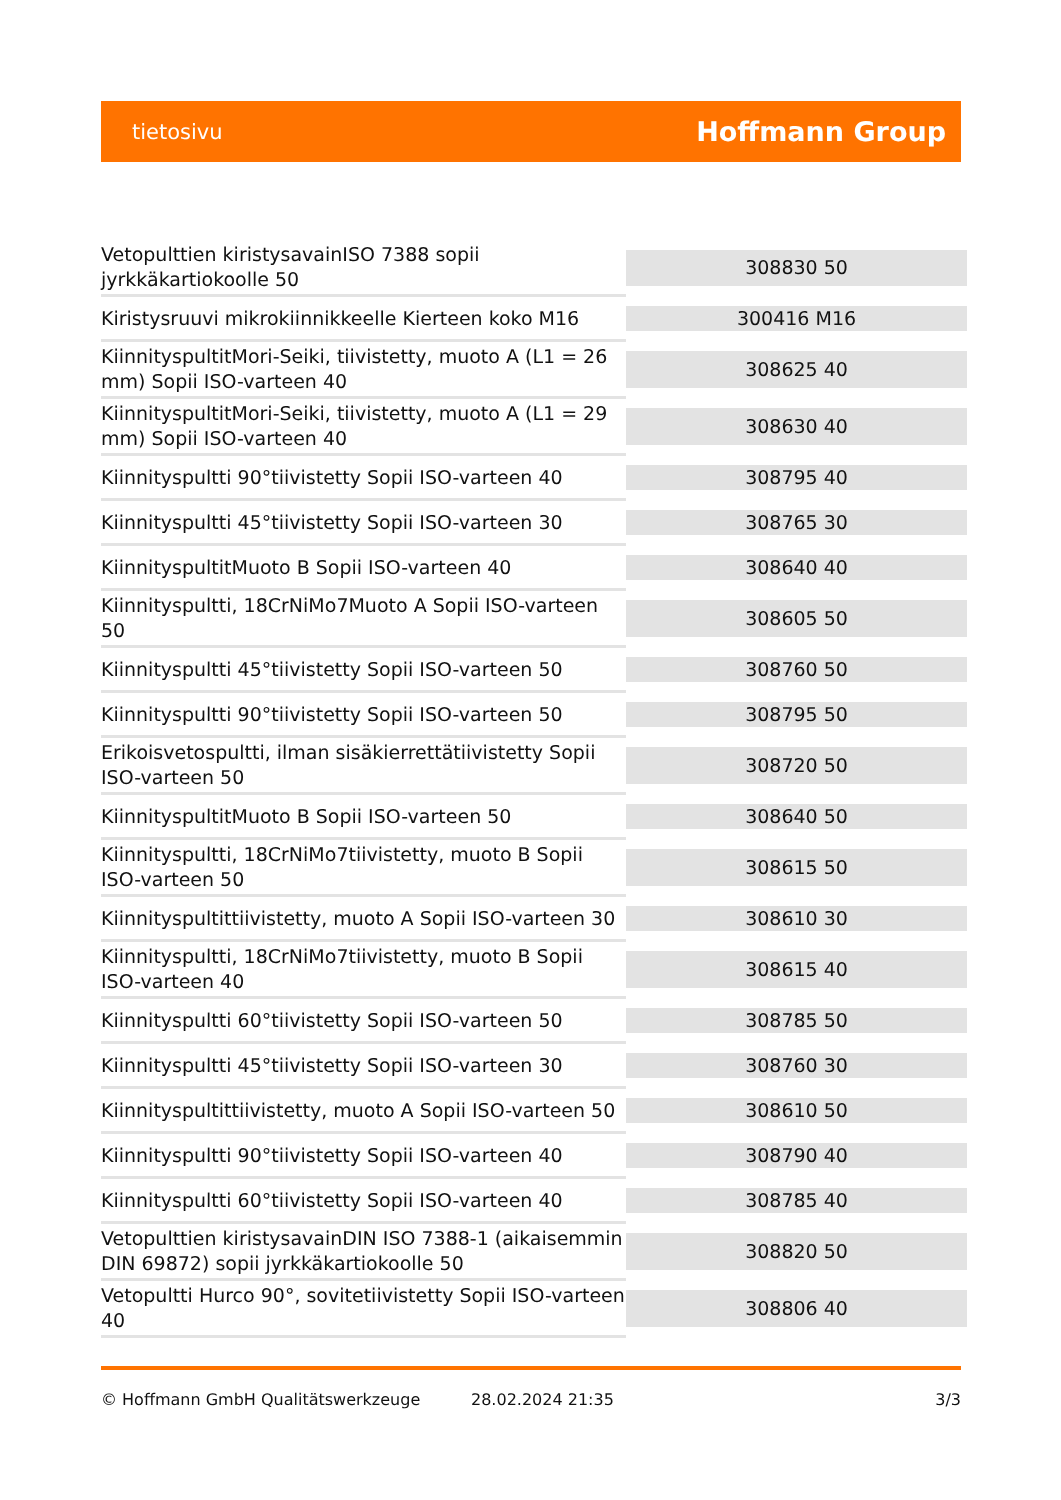tietosivu Hoffmann Group
| Vetopulttien kiristysavainISO 7388 sopii jyrkkäkartiokoolle 50 | 308830 50 |
| Kiristysruuvi mikrokiinnikkeelle Kierteen koko M16 | 300416 M16 |
| KiinnityspultitMori-Seiki, tiivistetty, muoto A (L1 = 26 mm) Sopii ISO-varteen 40 | 308625 40 |
| KiinnityspultitMori-Seiki, tiivistetty, muoto A (L1 = 29 mm) Sopii ISO-varteen 40 | 308630 40 |
| Kiinnityspultti 90°tiivistetty Sopii ISO-varteen 40 | 308795 40 |
| Kiinnityspultti 45°tiivistetty Sopii ISO-varteen 30 | 308765 30 |
| KiinnityspultitMuoto B Sopii ISO-varteen 40 | 308640 40 |
| Kiinnityspultti, 18CrNiMo7Muoto A Sopii ISO-varteen 50 | 308605 50 |
| Kiinnityspultti 45°tiivistetty Sopii ISO-varteen 50 | 308760 50 |
| Kiinnityspultti 90°tiivistetty Sopii ISO-varteen 50 | 308795 50 |
| Erikoisvetospultti, ilman sisäkierrettätiivistetty Sopii ISO-varteen 50 | 308720 50 |
| KiinnityspultitMuoto B Sopii ISO-varteen 50 | 308640 50 |
| Kiinnityspultti, 18CrNiMo7tiivistetty, muoto B Sopii ISO-varteen 50 | 308615 50 |
| Kiinnityspultittiivistetty, muoto A Sopii ISO-varteen 30 | 308610 30 |
| Kiinnityspultti, 18CrNiMo7tiivistetty, muoto B Sopii ISO-varteen 40 | 308615 40 |
| Kiinnityspultti 60°tiivistetty Sopii ISO-varteen 50 | 308785 50 |
| Kiinnityspultti 45°tiivistetty Sopii ISO-varteen 30 | 308760 30 |
| Kiinnityspultittiivistetty, muoto A Sopii ISO-varteen 50 | 308610 50 |
| Kiinnityspultti 90°tiivistetty Sopii ISO-varteen 40 | 308790 40 |
| Kiinnityspultti 60°tiivistetty Sopii ISO-varteen 40 | 308785 40 |
| Vetopulttien kiristysavainDIN ISO 7388-1 (aikaisemmin DIN 69872) sopii jyrkkäkartiokoolle 50 | 308820 50 |
| Vetopultti Hurco 90°, sovitetiivistetty Sopii ISO-varteen 40 | 308806 40 |
© Hoffmann GmbH Qualitätswerkzeuge 28.02.2024 21:35 3/3